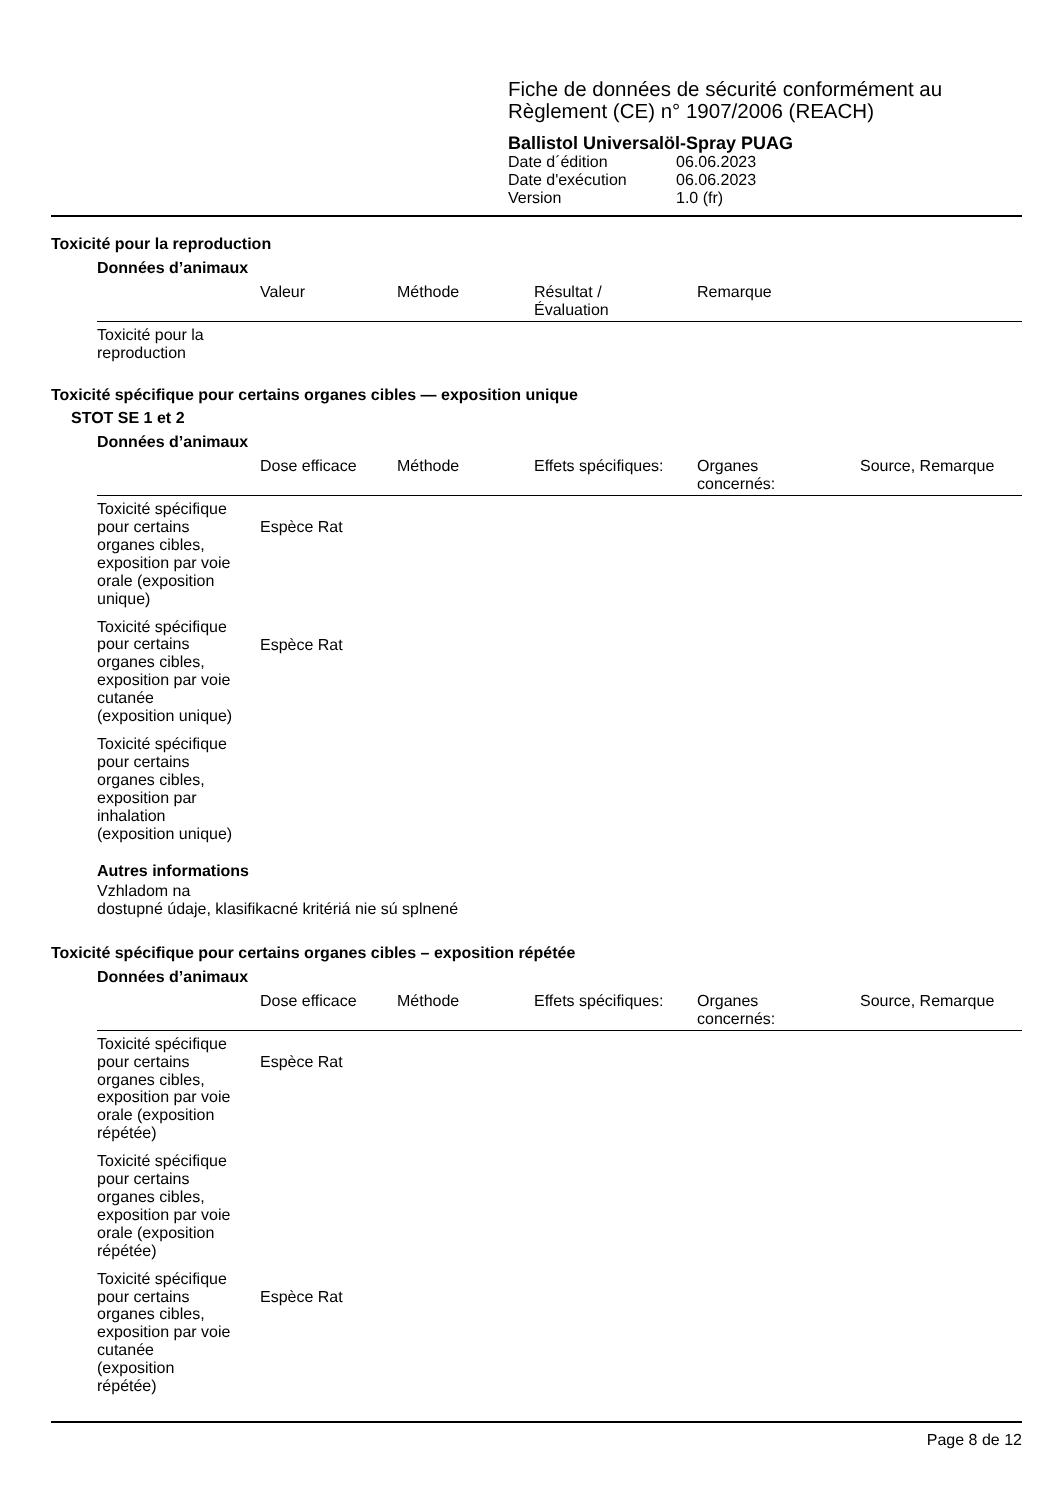Fiche de données de sécurité conformément au
Règlement (CE) n° 1907/2006 (REACH)
Ballistol Universalöl-Spray PUAG
| Date d´édition | 06.06.2023 |
| Date d'exécution | 06.06.2023 |
| Version | 1.0 (fr) |
Toxicité pour la reproduction
Données d’animaux
| | Valeur | Méthode | Résultat / Évaluation | Remarque |
| --- | --- | --- | --- | --- |
| Toxicité pour la reproduction | | | | |
Toxicité spécifique pour certains organes cibles — exposition unique
STOT SE 1 et 2
Données d’animaux
| | Dose efficace | Méthode | Effets spécifiques: | Organes concernés: | Source, Remarque |
| --- | --- | --- | --- | --- | --- |
| Toxicité spécifique pour certains organes cibles, exposition par voie orale (exposition unique) | Espèce Rat | | | | |
| Toxicité spécifique pour certains organes cibles, exposition par voie cutanée (exposition unique) | Espèce Rat | | | | |
| Toxicité spécifique pour certains organes cibles, exposition par inhalation (exposition unique) | | | | | |
Autres informations
Vzhladom na
dostupné údaje, klasifikacné kritériá nie sú splnené
Toxicité spécifique pour certains organes cibles – exposition répétée
Données d’animaux
| | Dose efficace | Méthode | Effets spécifiques: | Organes concernés: | Source, Remarque |
| --- | --- | --- | --- | --- | --- |
| Toxicité spécifique pour certains organes cibles, exposition par voie orale (exposition répétée) | Espèce Rat | | | | |
| Toxicité spécifique pour certains organes cibles, exposition par voie orale (exposition répétée) | | | | | |
| Toxicité spécifique pour certains organes cibles, exposition par voie cutanée (exposition répétée) | Espèce Rat | | | | |
Page 8 de 12